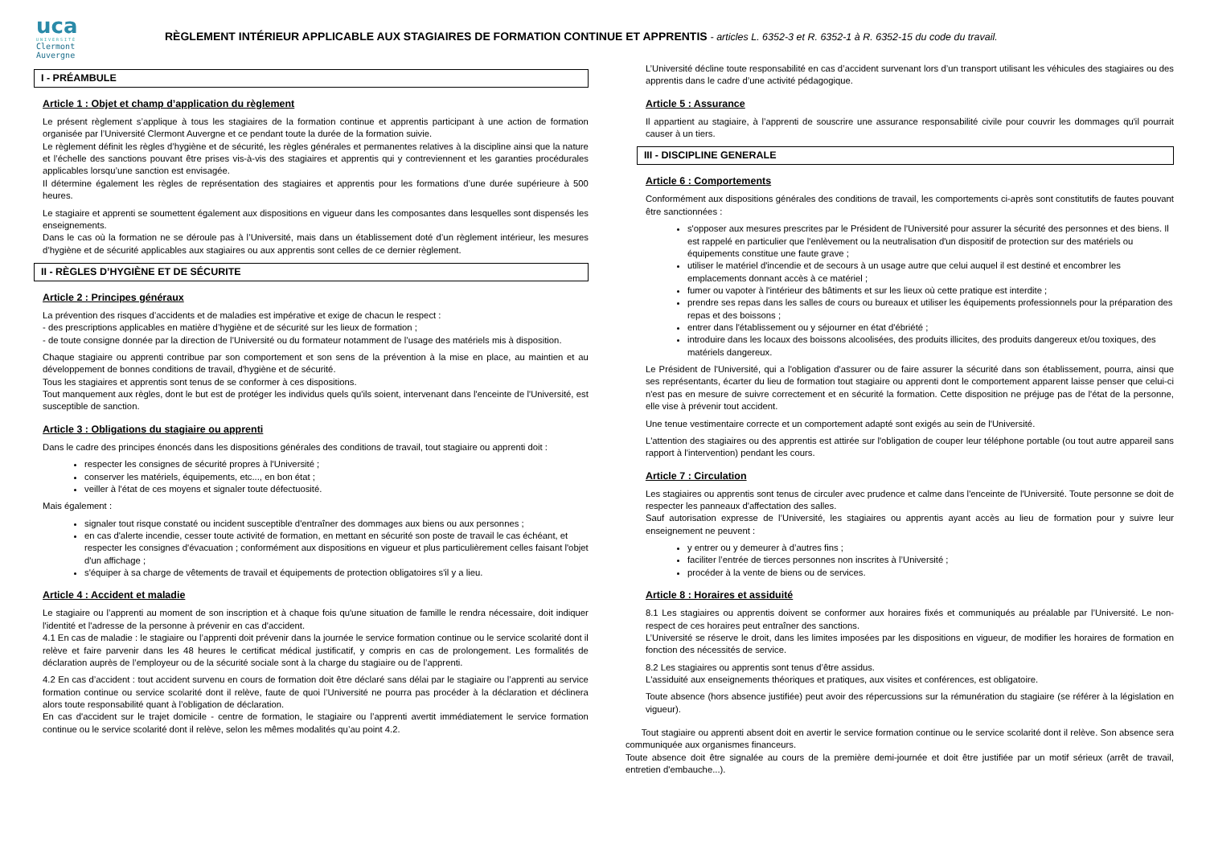uca
UNIVERSITÉ
Clermont
Auvergne
RÈGLEMENT INTÉRIEUR APPLICABLE AUX STAGIAIRES DE FORMATION CONTINUE ET APPRENTIS - articles L. 6352-3 et R. 6352-1 à R. 6352-15 du code du travail.
I - PRÉAMBULE
Article 1 : Objet et champ d’application du règlement
Le présent règlement s’applique à tous les stagiaires de la formation continue et apprentis participant à une action de formation organisée par l’Université Clermont Auvergne et ce pendant toute la durée de la formation suivie.
Le règlement définit les règles d’hygiène et de sécurité, les règles générales et permanentes relatives à la discipline ainsi que la nature et l’échelle des sanctions pouvant être prises vis-à-vis des stagiaires et apprentis qui y contreviennent et les garanties procédurales applicables lorsqu’une sanction est envisagée.
Il détermine également les règles de représentation des stagiaires et apprentis pour les formations d’une durée supérieure à 500 heures.
Le stagiaire et apprenti se soumettent également aux dispositions en vigueur dans les composantes dans lesquelles sont dispensés les enseignements.
Dans le cas où la formation ne se déroule pas à l’Université, mais dans un établissement doté d’un règlement intérieur, les mesures d’hygiène et de sécurité applicables aux stagiaires ou aux apprentis sont celles de ce dernier règlement.
II - RÈGLES D’HYGIÈNE ET DE SÉCURITE
Article 2 : Principes généraux
La prévention des risques d’accidents et de maladies est impérative et exige de chacun le respect :
- des prescriptions applicables en matière d’hygiène et de sécurité sur les lieux de formation ;
- de toute consigne donnée par la direction de l’Université ou du formateur notamment de l’usage des matériels mis à disposition.
Chaque stagiaire ou apprenti contribue par son comportement et son sens de la prévention à la mise en place, au maintien et au développement de bonnes conditions de travail, d'hygiène et de sécurité.
Tous les stagiaires et apprentis sont tenus de se conformer à ces dispositions.
Tout manquement aux règles, dont le but est de protéger les individus quels qu'ils soient, intervenant dans l'enceinte de l'Université, est susceptible de sanction.
Article 3 : Obligations du stagiaire ou apprenti
Dans le cadre des principes énoncés dans les dispositions générales des conditions de travail, tout stagiaire ou apprenti doit :
respecter les consignes de sécurité propres à l'Université ;
conserver les matériels, équipements, etc..., en bon état ;
veiller à l'état de ces moyens et signaler toute défectuosité.
Mais également :
signaler tout risque constaté ou incident susceptible d'entraîner des dommages aux biens ou aux personnes ;
en cas d'alerte incendie, cesser toute activité de formation, en mettant en sécurité son poste de travail le cas échéant, et respecter les consignes d'évacuation ; conformément aux dispositions en vigueur et plus particulièrement celles faisant l'objet d'un affichage ;
s'équiper à sa charge de vêtements de travail et équipements de protection obligatoires s'il y a lieu.
Article 4 : Accident et maladie
Le stagiaire ou l’apprenti au moment de son inscription et à chaque fois qu'une situation de famille le rendra nécessaire, doit indiquer l'identité et l'adresse de la personne à prévenir en cas d'accident.
4.1 En cas de maladie : le stagiaire ou l’apprenti doit prévenir dans la journée le service formation continue ou le service scolarité dont il relève et faire parvenir dans les 48 heures le certificat médical justificatif, y compris en cas de prolongement. Les formalités de déclaration auprès de l’employeur ou de la sécurité sociale sont à la charge du stagiaire ou de l’apprenti.
4.2 En cas d’accident : tout accident survenu en cours de formation doit être déclaré sans délai par le stagiaire ou l’apprenti au service formation continue ou service scolarité dont il relève, faute de quoi l’Université ne pourra pas procéder à la déclaration et déclinera alors toute responsabilité quant à l’obligation de déclaration.
En cas d'accident sur le trajet domicile - centre de formation, le stagiaire ou l’apprenti avertit immédiatement le service formation continue ou le service scolarité dont il relève, selon les mêmes modalités qu’au point 4.2.
L’Université décline toute responsabilité en cas d’accident survenant lors d’un transport utilisant les véhicules des stagiaires ou des apprentis dans le cadre d’une activité pédagogique.
Article 5 : Assurance
Il appartient au stagiaire, à l’apprenti de souscrire une assurance responsabilité civile pour couvrir les dommages qu'il pourrait causer à un tiers.
III - DISCIPLINE GENERALE
Article 6 : Comportements
Conformément aux dispositions générales des conditions de travail, les comportements ci-après sont constitutifs de fautes pouvant être sanctionnées :
s'opposer aux mesures prescrites par le Président de l'Université pour assurer la sécurité des personnes et des biens. Il est rappelé en particulier que l'enlèvement ou la neutralisation d'un dispositif de protection sur des matériels ou équipements constitue une faute grave ;
utiliser le matériel d'incendie et de secours à un usage autre que celui auquel il est destiné et encombrer les emplacements donnant accès à ce matériel ;
fumer ou vapoter à l'intérieur des bâtiments et sur les lieux où cette pratique est interdite ;
prendre ses repas dans les salles de cours ou bureaux et utiliser les équipements professionnels pour la préparation des repas et des boissons ;
entrer dans l'établissement ou y séjourner en état d'ébriété ;
introduire dans les locaux des boissons alcoolisées, des produits illicites, des produits dangereux et/ou toxiques, des matériels dangereux.
Le Président de l'Université, qui a l'obligation d'assurer ou de faire assurer la sécurité dans son établissement, pourra, ainsi que ses représentants, écarter du lieu de formation tout stagiaire ou apprenti dont le comportement apparent laisse penser que celui-ci n'est pas en mesure de suivre correctement et en sécurité la formation. Cette disposition ne préjuge pas de l'état de la personne, elle vise à prévenir tout accident.
Une tenue vestimentaire correcte et un comportement adapté sont exigés au sein de l'Université.
L'attention des stagiaires ou des apprentis est attirée sur l'obligation de couper leur téléphone portable (ou tout autre appareil sans rapport à l'intervention) pendant les cours.
Article 7 : Circulation
Les stagiaires ou apprentis sont tenus de circuler avec prudence et calme dans l'enceinte de l'Université. Toute personne se doit de respecter les panneaux d'affectation des salles.
Sauf autorisation expresse de l’Université, les stagiaires ou apprentis ayant accès au lieu de formation pour y suivre leur enseignement ne peuvent :
y entrer ou y demeurer à d’autres fins ;
faciliter l’entrée de tierces personnes non inscrites à l’Université ;
procéder à la vente de biens ou de services.
Article 8 : Horaires et assiduité
8.1 Les stagiaires ou apprentis doivent se conformer aux horaires fixés et communiqués au préalable par l’Université. Le non-respect de ces horaires peut entraîner des sanctions.
L’Université se réserve le droit, dans les limites imposées par les dispositions en vigueur, de modifier les horaires de formation en fonction des nécessités de service.
8.2 Les stagiaires ou apprentis sont tenus d’être assidus.
L'assiduité aux enseignements théoriques et pratiques, aux visites et conférences, est obligatoire.
Toute absence (hors absence justifiée) peut avoir des répercussions sur la rémunération du stagiaire (se référer à la législation en vigueur).
Tout stagiaire ou apprenti absent doit en avertir le service formation continue ou le service scolarité dont il relève. Son absence sera communiquée aux organismes financeurs.
Toute absence doit être signalée au cours de la première demi-journée et doit être justifiée par un motif sérieux (arrêt de travail, entretien d'embauche...).